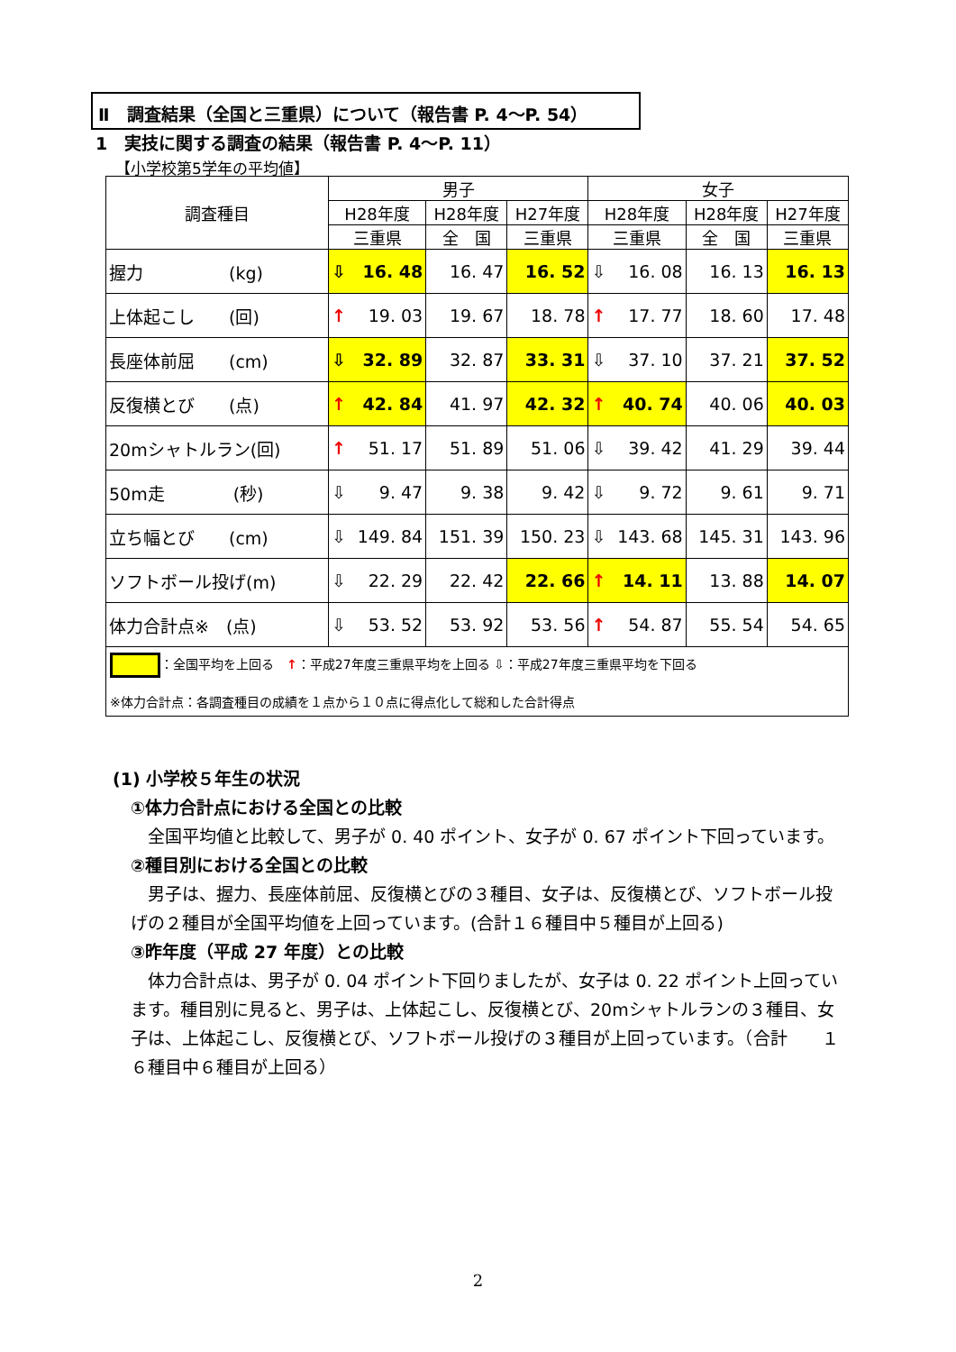Ⅱ　調査結果（全国と三重県）について（報告書 P. 4～P. 54）
1　実技に関する調査の結果（報告書 P. 4～P. 11）
【小学校第5学年の平均値】
| 調査種目 | 男子 | | | 女子 | | |
| --- | --- | --- | --- | --- | --- | --- |
| | H28年度 | H28年度 | H27年度 | H28年度 | H28年度 | H27年度 |
| | 三重県 | 全 国 | 三重県 | 三重県 | 全 国 | 三重県 |
| 握力 (kg) | ⇩ 16. 48 | 16. 47 | 16. 52 | ⇩ 16. 08 | 16. 13 | 16. 13 |
| 上体起こし (回) | ↑ 19. 03 | 19. 67 | 18. 78 | ↑ 17. 77 | 18. 60 | 17. 48 |
| 長座体前屈 (cm) | ⇩ 32. 89 | 32. 87 | 33. 31 | ⇩ 37. 10 | 37. 21 | 37. 52 |
| 反復横とび (点) | ↑ 42. 84 | 41. 97 | 42. 32 | ↑ 40. 74 | 40. 06 | 40. 03 |
| 20mシャトルラン(回) | ↑ 51. 17 | 51. 89 | 51. 06 | ⇩ 39. 42 | 41. 29 | 39. 44 |
| 50m走 (秒) | ⇩ 9. 47 | 9. 38 | 9. 42 | ⇩ 9. 72 | 9. 61 | 9. 71 |
| 立ち幅とび (cm) | ⇩ 149. 84 | 151. 39 | 150. 23 | ⇩ 143. 68 | 145. 31 | 143. 96 |
| ソフトボール投げ(m) | ⇩ 22. 29 | 22. 42 | 22. 66 | ↑ 14. 11 | 13. 88 | 14. 07 |
| 体力合計点※ (点) | ⇩ 53. 52 | 53. 92 | 53. 56 | ↑ 54. 87 | 55. 54 | 54. 65 |
| ：全国平均を上回る ↑ ：平成27年度三重県平均を上回る ⇩：平成27年度三重県平均を下回る ※体力合計点：各調査種目の成績を１点から１０点に得点化して総和した合計得点 | | | | | | |
(1) 小学校５年生の状況
①体力合計点における全国との比較
　全国平均値と比較して、男子が 0. 40 ポイント、女子が 0. 67 ポイント下回っています。
②種目別における全国との比較
　男子は、握力、長座体前屈、反復横とびの３種目、女子は、反復横とび、ソフトボール投げの２種目が全国平均値を上回っています。(合計１６種目中５種目が上回る)
③昨年度（平成 27 年度）との比較
　体力合計点は、男子が 0. 04 ポイント下回りましたが、女子は 0. 22 ポイント上回っています。種目別に見ると、男子は、上体起こし、反復横とび、20mシャトルランの３種目、女子は、上体起こし、反復横とび、ソフトボール投げの３種目が上回っています。（合計　　１６種目中６種目が上回る）
2